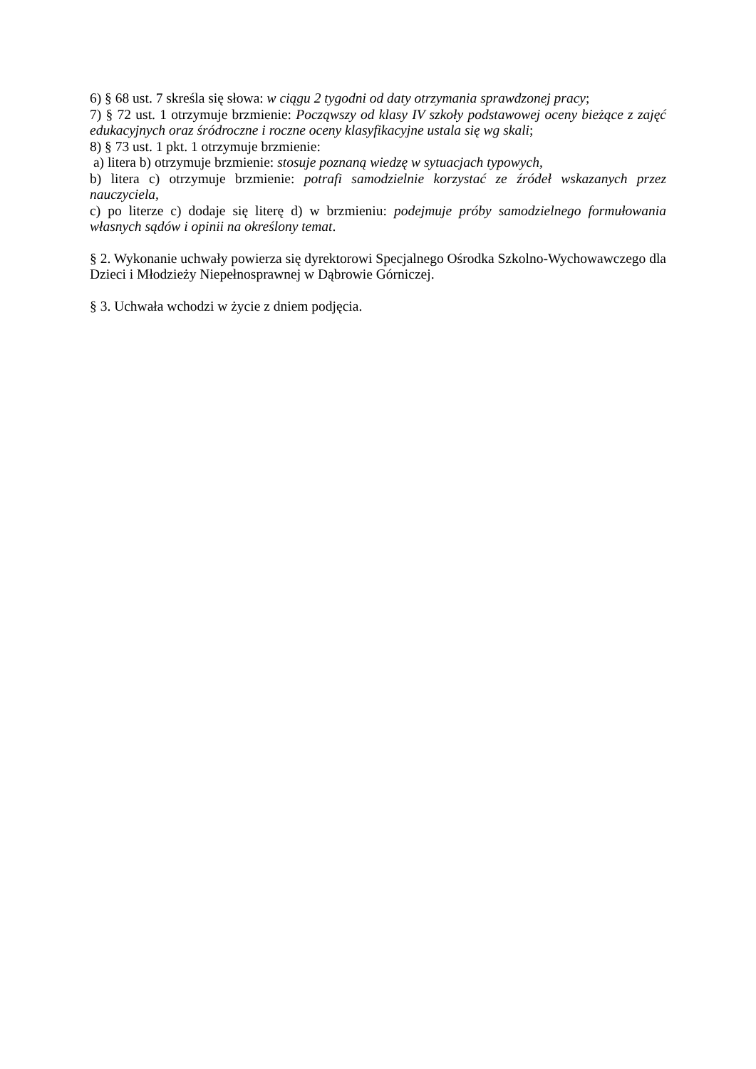6) § 68 ust. 7 skreśla się słowa: w ciągu 2 tygodni od daty otrzymania sprawdzonej pracy;
7) § 72 ust. 1 otrzymuje brzmienie: Począwszy od klasy IV szkoły podstawowej oceny bieżące z zajęć edukacyjnych oraz śródroczne i roczne oceny klasyfikacyjne ustala się wg skali;
8) § 73 ust. 1 pkt. 1 otrzymuje brzmienie:
a) litera b) otrzymuje brzmienie: stosuje poznaną wiedzę w sytuacjach typowych,
b) litera c) otrzymuje brzmienie: potrafi samodzielnie korzystać ze źródeł wskazanych przez nauczyciela,
c) po literze c) dodaje się literę d) w brzmieniu: podejmuje próby samodzielnego formułowania własnych sądów i opinii na określony temat.
§ 2. Wykonanie uchwały powierza się dyrektorowi Specjalnego Ośrodka Szkolno-Wychowawczego dla Dzieci i Młodzieży Niepełnosprawnej w Dąbrowie Górniczej.
§ 3. Uchwała wchodzi w życie z dniem podjęcia.